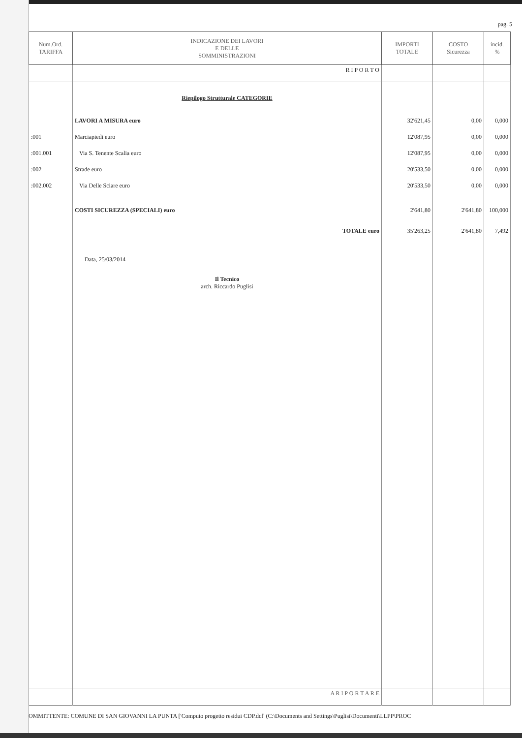pag. 5
| Num.Ord. TARIFFA | INDICAZIONE DEI LAVORI E DELLE SOMMINISTRAZIONI | IMPORTI TOTALE | COSTO Sicurezza | incid. % |
| --- | --- | --- | --- | --- |
| | R I P O R T O | | | |
| | Riepilogo Strutturale CATEGORIE | | | |
| | LAVORI A MISURA euro | 32'621,45 | 0,00 | 0,000 |
| :001 | Marciapiedi euro | 12'087,95 | 0,00 | 0,000 |
| :001.001 | Via S. Tenente Scalia euro | 12'087,95 | 0,00 | 0,000 |
| :002 | Strade euro | 20'533,50 | 0,00 | 0,000 |
| :002.002 | Via Delle Sciare euro | 20'533,50 | 0,00 | 0,000 |
| | COSTI SICUREZZA (SPECIALI) euro | 2'641,80 | 2'641,80 | 100,000 |
| | TOTALE euro | 35'263,25 | 2'641,80 | 7,492 |
| | Data, 25/03/2014 Il Tecnico arch. Riccardo Puglisi | | | |
| | A R I P O R T A R E | | | |
OMMITTENTE: COMUNE DI SAN GIOVANNI LA PUNTA ['Computo progetto residui CDP.dcf' (C:\Documents and Settings\Puglisi\Documenti\LLPP\PROC